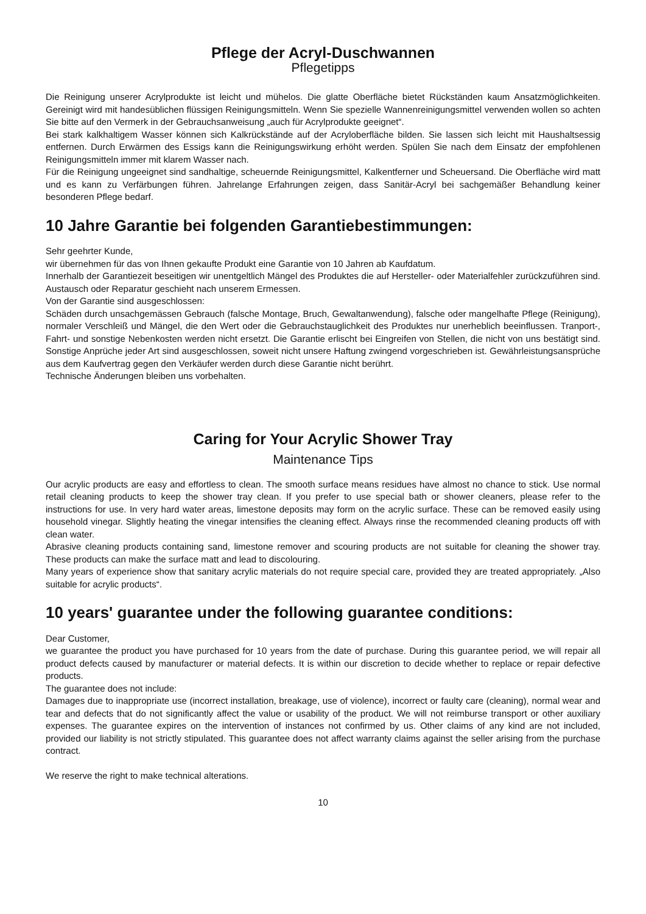Pflege der Acryl-Duschwannen
Pflegetipps
Die Reinigung unserer Acrylprodukte ist leicht und mühelos. Die glatte Oberfläche bietet Rückständen kaum Ansatzmöglichkeiten. Gereinigt wird mit handesüblichen flüssigen Reinigungsmitteln. Wenn Sie spezielle Wannenreinigungsmittel verwenden wollen so achten Sie bitte auf den Vermerk in der Gebrauchsanweisung „auch für Acrylprodukte geeignet“.
Bei stark kalkhaltigem Wasser können sich Kalkrückstände auf der Acryloberfläche bilden. Sie lassen sich leicht mit Haushaltsessig entfernen. Durch Erwärmen des Essigs kann die Reinigungswirkung erhöht werden. Spülen Sie nach dem Einsatz der empfohlenen Reinigungsmitteln immer mit klarem Wasser nach.
Für die Reinigung ungeeignet sind sandhaltige, scheuernde Reinigungsmittel, Kalkentferner und Scheuersand. Die Oberfläche wird matt und es kann zu Verfärbungen führen. Jahrelange Erfahrungen zeigen, dass Sanitär-Acryl bei sachgemäßer Behandlung keiner besonderen Pflege bedarf.
10 Jahre Garantie bei folgenden Garantiebestimmungen:
Sehr geehrter Kunde,
wir übernehmen für das von Ihnen gekaufte Produkt eine Garantie von 10 Jahren ab Kaufdatum.
Innerhalb der Garantiezeit beseitigen wir unentgeltlich Mängel des Produktes die auf Hersteller- oder Materialfehler zurückzuführen sind. Austausch oder Reparatur geschieht nach unserem Ermessen.
Von der Garantie sind ausgeschlossen:
Schäden durch unsachgemässen Gebrauch (falsche Montage, Bruch, Gewaltanwendung), falsche oder mangelhafte Pflege (Reinigung), normaler Verschleiß und Mängel, die den Wert oder die Gebrauchstauglichkeit des Produktes nur unerheblich beeinflussen. Tranport-, Fahrt- und sonstige Nebenkosten werden nicht ersetzt. Die Garantie erlischt bei Eingreifen von Stellen, die nicht von uns bestätigt sind. Sonstige Anprüche jeder Art sind ausgeschlossen, soweit nicht unsere Haftung zwingend vorgeschrieben ist. Gewährleistungsansprüche aus dem Kaufvertrag gegen den Verkäufer werden durch diese Garantie nicht berührt.
Technische Änderungen bleiben uns vorbehalten.
Caring for Your Acrylic Shower Tray
Maintenance Tips
Our acrylic products are easy and effortless to clean. The smooth surface means residues have almost no chance to stick. Use normal retail cleaning products to keep the shower tray clean. If you prefer to use special bath or shower cleaners, please refer to the instructions for use. In very hard water areas, limestone deposits may form on the acrylic surface. These can be removed easily using household vinegar. Slightly heating the vinegar intensifies the cleaning effect. Always rinse the recommended cleaning products off with clean water.
Abrasive cleaning products containing sand, limestone remover and scouring products are not suitable for cleaning the shower tray. These products can make the surface matt and lead to discolouring.
Many years of experience show that sanitary acrylic materials do not require special care, provided they are treated appropriately. „Also suitable for acrylic products“.
10 years' guarantee under the following guarantee conditions:
Dear Customer,
we guarantee the product you have purchased for 10 years from the date of purchase. During this guarantee period, we will repair all product defects caused by manufacturer or material defects. It is within our discretion to decide whether to replace or repair defective products.
The guarantee does not include:
Damages due to inappropriate use (incorrect installation, breakage, use of violence), incorrect or faulty care (cleaning), normal wear and tear and defects that do not significantly affect the value or usability of the product. We will not reimburse transport or other auxiliary expenses. The guarantee expires on the intervention of instances not confirmed by us. Other claims of any kind are not included, provided our liability is not strictly stipulated. This guarantee does not affect warranty claims against the seller arising from the purchase contract.
We reserve the right to make technical alterations.
10